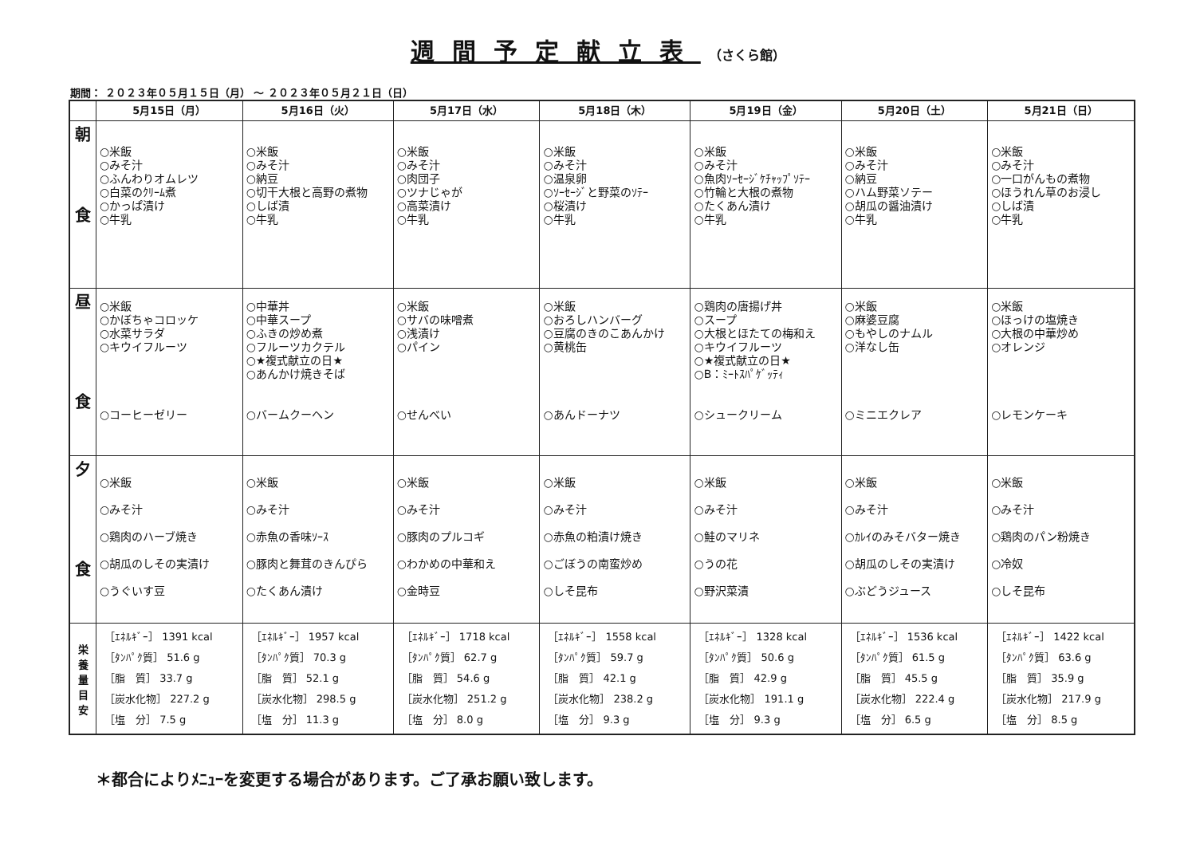週間予定献立表 （さくら館）
期間： ２０２３年０５月１５日（月） ～ ２０２３年０５月２１日（日）
| | 5月15日（月） | 5月16日（火） | 5月17日（水） | 5月18日（木） | 5月19日（金） | 5月20日（土） | 5月21日（日） |
| --- | --- | --- | --- | --- | --- | --- | --- |
| 朝 食 | ○米飯 ○みそ汁 ○ふんわりオムレツ ○白菜のｸﾘｰﾑ煮 ○かっぱ漬け ○牛乳 | ○米飯 ○みそ汁 ○納豆 ○切干大根と高野の煮物 ○しば漬 ○牛乳 | ○米飯 ○みそ汁 ○肉団子 ○ツナじゃが ○高菜漬け ○牛乳 | ○米飯 ○みそ汁 ○温泉卵 ○ｿｰｾｰｼﾞと野菜のｿﾃｰ ○桜漬け ○牛乳 | ○米飯 ○みそ汁 ○魚肉ｿｰｾｰｼﾞｹﾁｬｯﾌﾟｿﾃｰ ○竹輪と大根の煮物 ○たくあん漬け ○牛乳 | ○米飯 ○みそ汁 ○納豆 ○ハム野菜ソテー ○胡瓜の醤油漬け ○牛乳 | ○米飯 ○みそ汁 ○一口がんもの煮物 ○ほうれん草のお浸し ○しば漬 ○牛乳 |
| 昼 食 | ○米飯 ○かぼちゃコロッケ ○水菜サラダ ○キウイフルーツ ○コーヒーゼリー | ○中華丼 ○中華スープ ○ふきの炒め煮 ○フルーツカクテル ○★複式献立の日★ ○あんかけ焼きそば ○バームクーヘン | ○米飯 ○サバの味噌煮 ○浅漬け ○パイン ○せんべい | ○米飯 ○おろしハンバーグ ○豆腐のきのこあんかけ ○黄桃缶 ○あんドーナツ | ○鶏肉の唐揚げ丼 ○スープ ○大根とほたての梅和え ○キウイフルーツ ○★複式献立の日★ ○B：ﾐｰﾄｽﾊﾟｹﾞｯﾃｨ ○シュークリーム | ○米飯 ○麻婆豆腐 ○もやしのナムル ○洋なし缶 ○ミニエクレア | ○米飯 ○ほっけの塩焼き ○大根の中華炒め ○オレンジ ○レモンケーキ |
| 夕 食 | ○米飯 ○みそ汁 ○鶏肉のハーブ焼き ○胡瓜のしその実漬け ○うぐいす豆 | ○米飯 ○みそ汁 ○赤魚の香味ｿｰｽ ○豚肉と舞茸のきんぴら ○たくあん漬け | ○米飯 ○みそ汁 ○豚肉のプルコギ ○わかめの中華和え ○金時豆 | ○米飯 ○みそ汁 ○赤魚の粕漬け焼き ○ごぼうの南蛮炒め ○しそ昆布 | ○米飯 ○みそ汁 ○鮭のマリネ ○うの花 ○野沢菜漬 | ○米飯 ○みそ汁 ○ｶﾚｲのみそバター焼き ○胡瓜のしその実漬け ○ぶどうジュース | ○米飯 ○みそ汁 ○鶏肉のパン粉焼き ○冷奴 ○しそ昆布 |
| 栄 養 量 目 安 | ［ｴﾈﾙｷﾞｰ］ 1391 kcal ［ﾀﾝﾊﾟｸ質］ 51.6 g ［脂 質］ 33.7 g ［炭水化物］ 227.2 g ［塩 分］ 7.5 g | ［ｴﾈﾙｷﾞｰ］ 1957 kcal ［ﾀﾝﾊﾟｸ質］ 70.3 g ［脂 質］ 52.1 g ［炭水化物］ 298.5 g ［塩 分］ 11.3 g | ［ｴﾈﾙｷﾞｰ］ 1718 kcal ［ﾀﾝﾊﾟｸ質］ 62.7 g ［脂 質］ 54.6 g ［炭水化物］ 251.2 g ［塩 分］ 8.0 g | ［ｴﾈﾙｷﾞｰ］ 1558 kcal ［ﾀﾝﾊﾟｸ質］ 59.7 g ［脂 質］ 42.1 g ［炭水化物］ 238.2 g ［塩 分］ 9.3 g | ［ｴﾈﾙｷﾞｰ］ 1328 kcal ［ﾀﾝﾊﾟｸ質］ 50.6 g ［脂 質］ 42.9 g ［炭水化物］ 191.1 g ［塩 分］ 9.3 g | ［ｴﾈﾙｷﾞｰ］ 1536 kcal ［ﾀﾝﾊﾟｸ質］ 61.5 g ［脂 質］ 45.5 g ［炭水化物］ 222.4 g ［塩 分］ 6.5 g | ［ｴﾈﾙｷﾞｰ］ 1422 kcal ［ﾀﾝﾊﾟｸ質］ 63.6 g ［脂 質］ 35.9 g ［炭水化物］ 217.9 g ［塩 分］ 8.5 g |
＊都合によりﾒﾆｭｰを変更する場合があります。ご了承お願い致します。